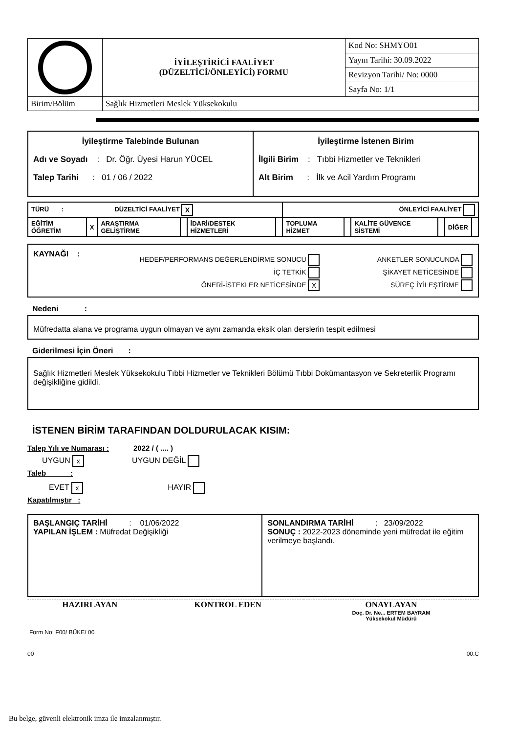| | İYİLEŞTİRİCİ FAALİYET (DÜZELTİCİ/ÖNLEYİCİ) FORMU | Kod No: SHMYO01 |
| | | Yayın Tarihi: 30.09.2022 |
| | | Revizyon Tarihi/ No: 0000 |
| | | Sayfa No: 1/1 |
| Birim/Bölüm | Sağlık Hizmetleri Meslek Yüksekokulu | |
| İyileştirme Talebinde Bulunan Adı ve Soyadı : Dr. Öğr. Üyesi Harun YÜCEL Talep Tarihi : 01 / 06 / 2022 | İyileştirme İstenen Birim İlgili Birim : Tıbbi Hizmetler ve Teknikleri Alt Birim : İlk ve Acil Yardım Programı |
| TÜRÜ : DÜZELTİCİ FAALİYET X | | | | | | ÖNLEYİCİ FAALİYET | | | | | |
| EĞİTİM ÖĞRETİM | X | ARAŞTIRMA GELİŞTİRME | | İDARİ/DESTEK HİZMETLERİ | | TOPLUMA HİZMET | | KALİTE GÜVENCE SİSTEMİ | | DİĞER | |
KAYNAĞI :
| HEDEF/PERFORMANS DEĞERLENDİRME SONUCU | ANKETLER SONUCUNDA |
| İÇ TETKİK | ŞİKAYET NETİCESİNDE |
| ÖNERİ-İSTEKLER NETİCESİNDE X | SÜREÇ İYİLEŞTİRME |
Nedeni :
Müfredatta alana ve programa uygun olmayan ve aynı zamanda eksik olan derslerin tespit edilmesi
Giderilmesi İçin Öneri :
Sağlık Hizmetleri Meslek Yüksekokulu Tıbbi Hizmetler ve Teknikleri Bölümü Tıbbi Dokümantasyon ve Sekreterlik Programı değişikliğine gidildi.
İSTENEN BİRİM TARAFINDAN DOLDURULACAK KISIM:
Talep Yılı ve Numarası : 2022 / ( .... )
UYGUN x UYGUN DEĞİL
Taleb :
EVET x HAYIR
Kapatılmıştır :
| BAŞLANGIÇ TARİHİ : 01/06/2022 YAPILAN İŞLEM : Müfredat Değişikliği | SONLANDIRMA TARİHİ : 23/09/2022 SONUÇ : 2022-2023 döneminde yeni müfredat ile eğitim verilmeye başlandı. |
| HAZIRLAYAN | KONTROL EDEN | ONAYLAYAN Doç. Dr. Ne... ERTEM BAYRAM Yüksekokul Müdürü |
Form No: F00/ BÜKE/ 00
00 00.C
Bu belge, güvenli elektronik imza ile imzalanmıştır.